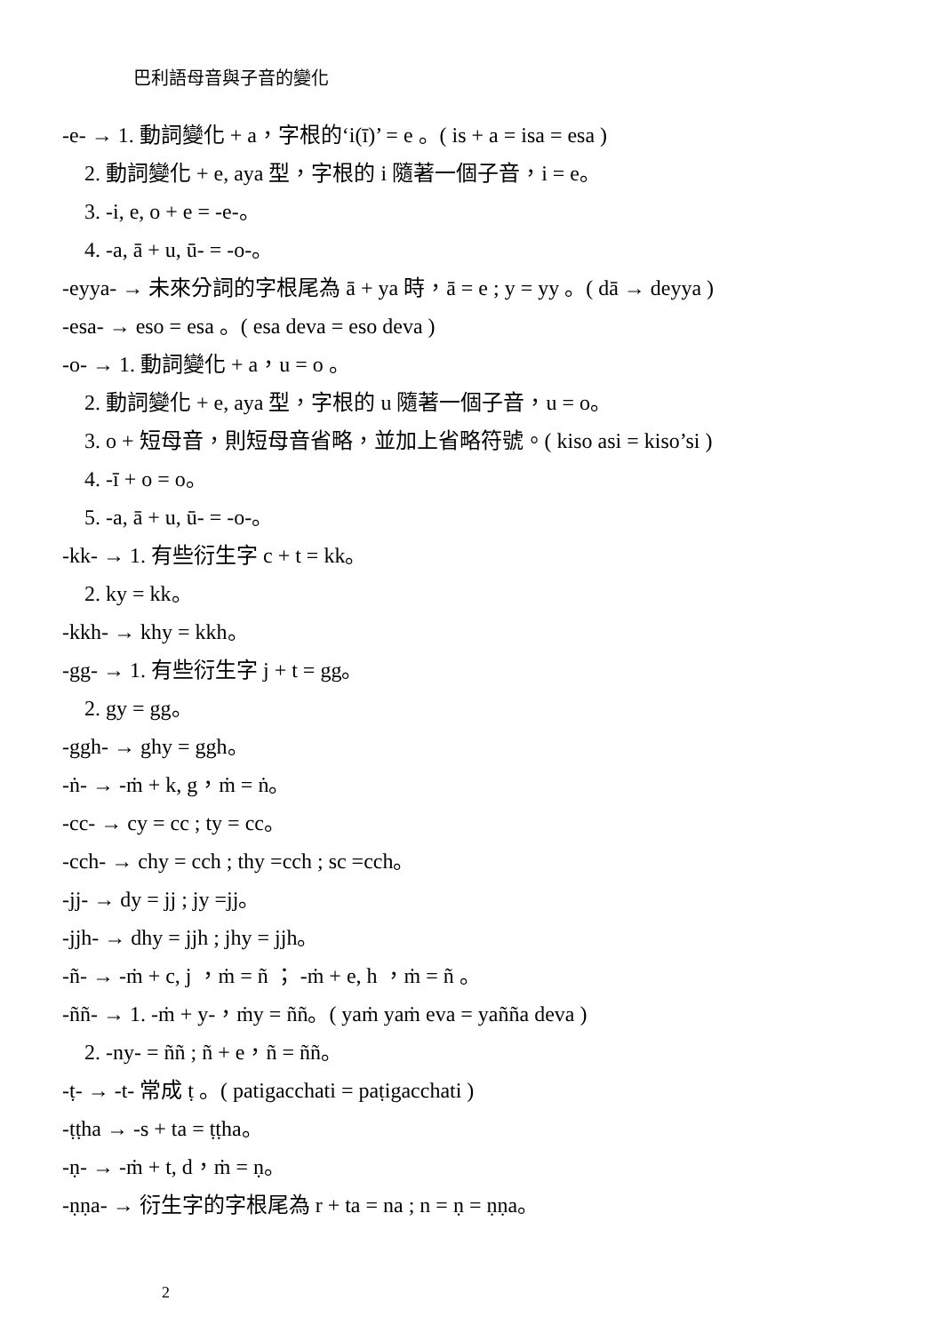巴利語母音與子音的變化
-e- → 1. 動詞變化 + a，字根的‘i(ī)’ = e 。( is + a = isa = esa )
2. 動詞變化 + e, aya 型，字根的 i 隨著一個子音，i = e。
3. -i, e, o + e = -e-。
4. -a, ā + u, ū- = -o-。
-eyya- → 未來分詞的字根尾為 ā + ya 時，ā = e ; y = yy 。( dā → deyya )
-esa- → eso = esa 。( esa deva = eso deva )
-o- → 1. 動詞變化 + a，u = o 。
2. 動詞變化 + e, aya 型，字根的 u 隨著一個子音，u = o。
3. o + 短母音，則短母音省略，並加上省略符號。( kiso asi = kiso’si )
4. -ī + o = o。
5. -a, ā + u, ū- = -o-。
-kk- → 1. 有些衍生字 c + t = kk。
2. ky = kk。
-kkh- → khy = kkh。
-gg- → 1. 有些衍生字 j + t = gg。
2. gy = gg。
-ggh- → ghy = ggh。
-ṅ- → -ṁ + k, g，ṁ = ṅ。
-cc- → cy = cc ; ty = cc。
-cch- → chy = cch ; thy =cch ; sc =cch。
-jj- → dy = jj ; jy =jj。
-jjh- → dhy = jjh ; jhy = jjh。
-ñ- → -ṁ + c, j ，ṁ = ñ ； -ṁ + e, h ，ṁ = ñ 。
-ññ- → 1. -ṁ + y-，ṁy = ññ。( yaṁ yaṁ eva = yañña deva )
2. -ny- = ññ ; ñ + e，ñ = ññ。
-ṭ- → -t- 常成 ṭ 。( patigacchati = paṭigacchati )
-ṭṭha → -s + ta = ṭṭha。
-ṇ- → -ṁ + t, d，ṁ = ṇ。
-ṇṇa- → 衍生字的字根尾為 r + ta = na ; n = ṇ = ṇṇa。
2